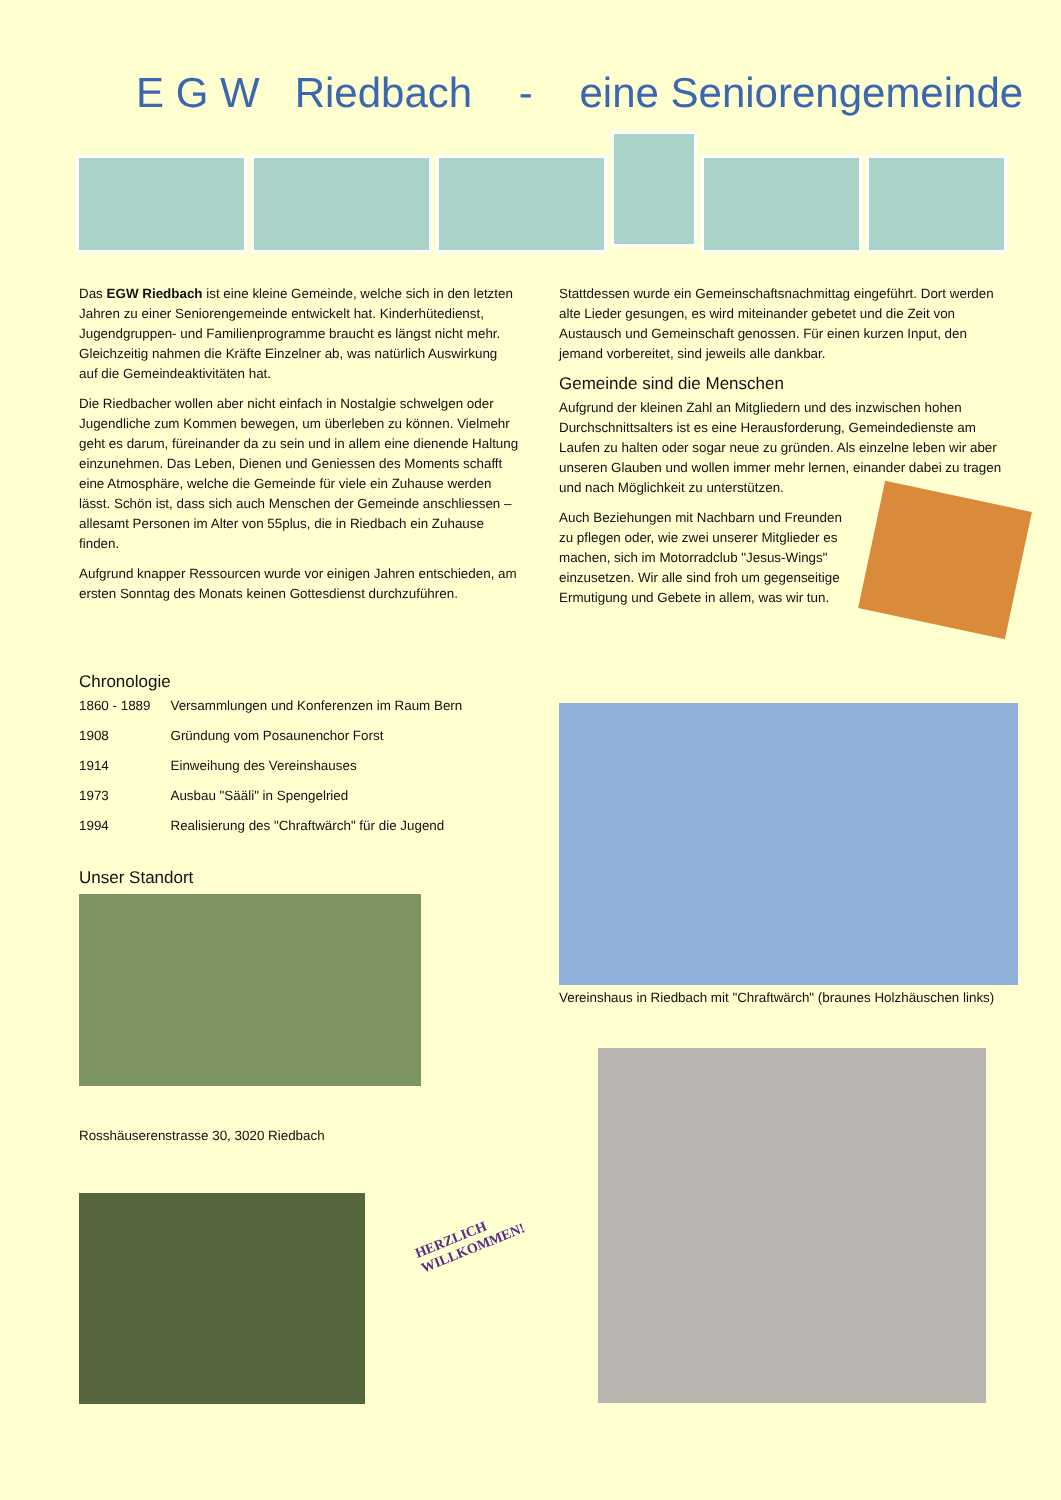E G W Riedbach - eine Seniorengemeinde
Das EGW Riedbach ist eine kleine Gemeinde, welche sich in den letzten Jahren zu einer Seniorengemeinde entwickelt hat. Kinderhütedienst, Jugendgruppen- und Familienprogramme braucht es längst nicht mehr. Gleichzeitig nahmen die Kräfte Einzelner ab, was natürlich Auswirkung auf die Gemeindeaktivitäten hat.
Die Riedbacher wollen aber nicht einfach in Nostalgie schwelgen oder Jugendliche zum Kommen bewegen, um überleben zu können. Vielmehr geht es darum, füreinander da zu sein und in allem eine dienende Haltung einzunehmen. Das Leben, Dienen und Geniessen des Moments schafft eine Atmosphäre, welche die Gemeinde für viele ein Zuhause werden lässt. Schön ist, dass sich auch Menschen der Gemeinde anschliessen – allesamt Personen im Alter von 55plus, die in Riedbach ein Zuhause finden.
Aufgrund knapper Ressourcen wurde vor einigen Jahren entschieden, am ersten Sonntag des Monats keinen Gottesdienst durchzuführen.
Stattdessen wurde ein Gemeinschaftsnachmittag eingeführt. Dort werden alte Lieder gesungen, es wird miteinander gebetet und die Zeit von Austausch und Gemeinschaft genossen. Für einen kurzen Input, den jemand vorbereitet, sind jeweils alle dankbar.
Gemeinde sind die Menschen
Aufgrund der kleinen Zahl an Mitgliedern und des inzwischen hohen Durchschnittsalters ist es eine Herausforderung, Gemeindedienste am Laufen zu halten oder sogar neue zu gründen. Als einzelne leben wir aber unseren Glauben und wollen immer mehr lernen, einander dabei zu tragen und nach Möglichkeit zu unterstützen.
Auch Beziehungen mit Nachbarn und Freunden zu pflegen oder, wie zwei unserer Mitglieder es machen, sich im Motorradclub "Jesus-Wings" einzusetzen. Wir alle sind froh um gegenseitige Ermutigung und Gebete in allem, was wir tun.
Chronologie
| 1860 - 1889 | Versammlungen und Konferenzen im Raum Bern |
| 1908 | Gründung vom Posaunenchor Forst |
| 1914 | Einweihung des Vereinshauses |
| 1973 | Ausbau "Sääli" in Spengelried |
| 1994 | Realisierung des "Chraftwärch" für die Jugend |
Unser Standort
Rosshäuserenstrasse 30, 3020 Riedbach
Vereinshaus in Riedbach mit "Chraftwärch" (braunes Holzhäuschen links)
HERZLICH
WILLKOMMEN!